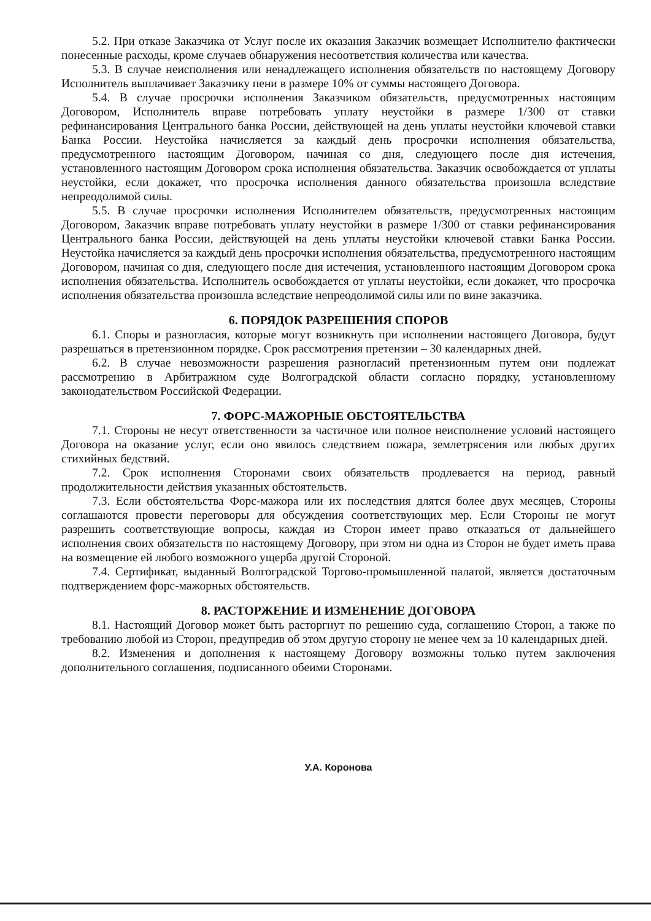5.2. При отказе Заказчика от Услуг после их оказания Заказчик возмещает Исполнителю фактически понесенные расходы, кроме случаев обнаружения несоответствия количества или качества.
5.3. В случае неисполнения или ненадлежащего исполнения обязательств по настоящему Договору Исполнитель выплачивает Заказчику пени в размере 10% от суммы настоящего Договора.
5.4. В случае просрочки исполнения Заказчиком обязательств, предусмотренных настоящим Договором, Исполнитель вправе потребовать уплату неустойки в размере 1/300 от ставки рефинансирования Центрального банка России, действующей на день уплаты неустойки ключевой ставки Банка России. Неустойка начисляется за каждый день просрочки исполнения обязательства, предусмотренного настоящим Договором, начиная со дня, следующего после дня истечения, установленного настоящим Договором срока исполнения обязательства. Заказчик освобождается от уплаты неустойки, если докажет, что просрочка исполнения данного обязательства произошла вследствие непреодолимой силы.
5.5. В случае просрочки исполнения Исполнителем обязательств, предусмотренных настоящим Договором, Заказчик вправе потребовать уплату неустойки в размере 1/300 от ставки рефинансирования Центрального банка России, действующей на день уплаты неустойки ключевой ставки Банка России. Неустойка начисляется за каждый день просрочки исполнения обязательства, предусмотренного настоящим Договором, начиная со дня, следующего после дня истечения, установленного настоящим Договором срока исполнения обязательства. Исполнитель освобождается от уплаты неустойки, если докажет, что просрочка исполнения обязательства произошла вследствие непреодолимой силы или по вине заказчика.
6. ПОРЯДОК РАЗРЕШЕНИЯ СПОРОВ
6.1. Споры и разногласия, которые могут возникнуть при исполнении настоящего Договора, будут разрешаться в претензионном порядке. Срок рассмотрения претензии – 30 календарных дней.
6.2. В случае невозможности разрешения разногласий претензионным путем они подлежат рассмотрению в Арбитражном суде Волгоградской области согласно порядку, установленному законодательством Российской Федерации.
7. ФОРС-МАЖОРНЫЕ ОБСТОЯТЕЛЬСТВА
7.1. Стороны не несут ответственности за частичное или полное неисполнение условий настоящего Договора на оказание услуг, если оно явилось следствием пожара, землетрясения или любых других стихийных бедствий.
7.2. Срок исполнения Сторонами своих обязательств продлевается на период, равный продолжительности действия указанных обстоятельств.
7.3. Если обстоятельства Форс-мажора или их последствия длятся более двух месяцев, Стороны соглашаются провести переговоры для обсуждения соответствующих мер. Если Стороны не могут разрешить соответствующие вопросы, каждая из Сторон имеет право отказаться от дальнейшего исполнения своих обязательств по настоящему Договору, при этом ни одна из Сторон не будет иметь права на возмещение ей любого возможного ущерба другой Стороной.
7.4. Сертификат, выданный Волгоградской Торгово-промышленной палатой, является достаточным подтверждением форс-мажорных обстоятельств.
8. РАСТОРЖЕНИЕ И ИЗМЕНЕНИЕ ДОГОВОРА
8.1. Настоящий Договор может быть расторгнут по решению суда, соглашению Сторон, а также по требованию любой из Сторон, предупредив об этом другую сторону не менее чем за 10 календарных дней.
8.2. Изменения и дополнения к настоящему Договору возможны только путем заключения дополнительного соглашения, подписанного обеими Сторонами.
У.А. Коронова